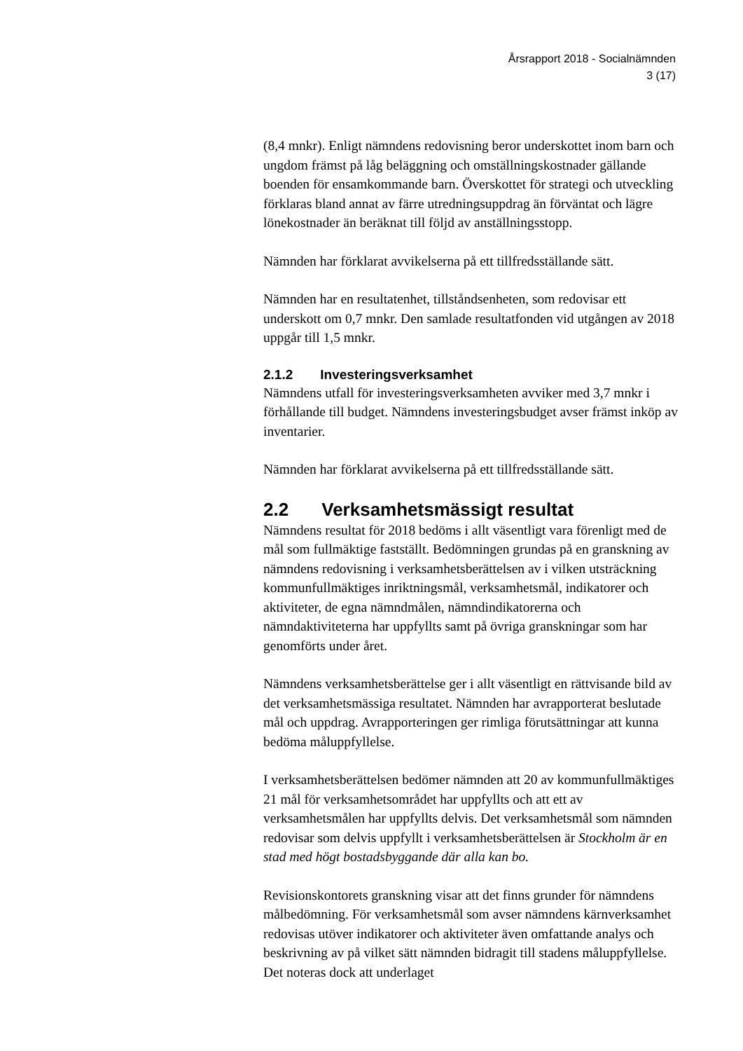Årsrapport 2018 - Socialnämnden
3 (17)
(8,4 mnkr). Enligt nämndens redovisning beror underskottet inom barn och ungdom främst på låg beläggning och omställningskostnader gällande boenden för ensamkommande barn. Överskottet för strategi och utveckling förklaras bland annat av färre utredningsuppdrag än förväntat och lägre lönekostnader än beräknat till följd av anställningsstopp.
Nämnden har förklarat avvikelserna på ett tillfredsställande sätt.
Nämnden har en resultatenhet, tillståndsenheten, som redovisar ett underskott om 0,7 mnkr. Den samlade resultatfonden vid utgången av 2018 uppgår till 1,5 mnkr.
2.1.2 Investeringsverksamhet
Nämndens utfall för investeringsverksamheten avviker med 3,7 mnkr i förhållande till budget. Nämndens investeringsbudget avser främst inköp av inventarier.
Nämnden har förklarat avvikelserna på ett tillfredsställande sätt.
2.2 Verksamhetsmässigt resultat
Nämndens resultat för 2018 bedöms i allt väsentligt vara förenligt med de mål som fullmäktige fastställt. Bedömningen grundas på en granskning av nämndens redovisning i verksamhetsberättelsen av i vilken utsträckning kommunfullmäktiges inriktningsmål, verksamhetsmål, indikatorer och aktiviteter, de egna nämndmålen, nämndindikatorerna och nämndaktiviteterna har uppfyllts samt på övriga granskningar som har genomförts under året.
Nämndens verksamhetsberättelse ger i allt väsentligt en rättvisande bild av det verksamhetsmässiga resultatet. Nämnden har avrapporterat beslutade mål och uppdrag. Avrapporteringen ger rimliga förutsättningar att kunna bedöma måluppfyllelse.
I verksamhetsberättelsen bedömer nämnden att 20 av kommunfullmäktiges 21 mål för verksamhetsområdet har uppfyllts och att ett av verksamhetsmålen har uppfyllts delvis. Det verksamhetsmål som nämnden redovisar som delvis uppfyllt i verksamhetsberättelsen är Stockholm är en stad med högt bostadsbyggande där alla kan bo.
Revisionskontorets granskning visar att det finns grunder för nämndens målbedömning. För verksamhetsmål som avser nämndens kärnverksamhet redovisas utöver indikatorer och aktiviteter även omfattande analys och beskrivning av på vilket sätt nämnden bidragit till stadens måluppfyllelse. Det noteras dock att underlaget